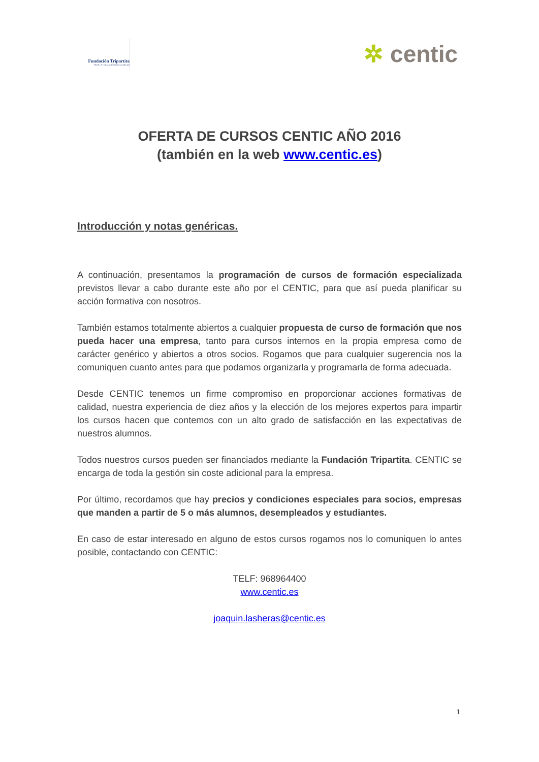Fundación Tripartita
PARA LA FORMACIÓN EN EL EMPLEO
✲ centic
OFERTA DE CURSOS CENTIC AÑO 2016
(también en la web www.centic.es)
Introducción y notas genéricas.
A continuación, presentamos la programación de cursos de formación especializada previstos llevar a cabo durante este año por el CENTIC, para que así pueda planificar su acción formativa con nosotros.
También estamos totalmente abiertos a cualquier propuesta de curso de formación que nos pueda hacer una empresa, tanto para cursos internos en la propia empresa como de carácter genérico y abiertos a otros socios. Rogamos que para cualquier sugerencia nos la comuniquen cuanto antes para que podamos organizarla y programarla de forma adecuada.
Desde CENTIC tenemos un firme compromiso en proporcionar acciones formativas de calidad, nuestra experiencia de diez años y la elección de los mejores expertos para impartir los cursos hacen que contemos con un alto grado de satisfacción en las expectativas de nuestros alumnos.
Todos nuestros cursos pueden ser financiados mediante la Fundación Tripartita. CENTIC se encarga de toda la gestión sin coste adicional para la empresa.
Por último, recordamos que hay precios y condiciones especiales para socios, empresas que manden a partir de 5 o más alumnos, desempleados y estudiantes.
En caso de estar interesado en alguno de estos cursos rogamos nos lo comuniquen lo antes posible, contactando con CENTIC:
TELF: 968964400
www.centic.es
joaquin.lasheras@centic.es
1